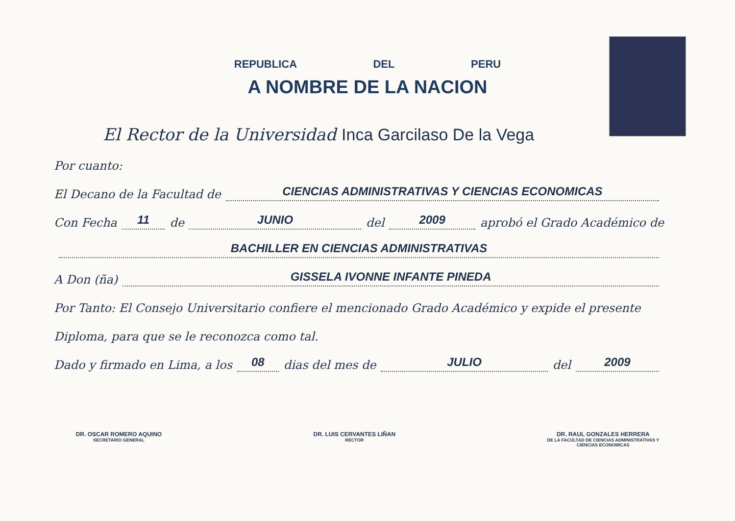REPUBLICA DEL PERU
A NOMBRE DE LA NACION
El Rector de la Universidad Inca Garcilaso De la Vega
Por cuanto:
El Decano de la Facultad de CIENCIAS ADMINISTRATIVAS Y CIENCIAS ECONOMICAS
Con Fecha 11 de JUNIO del 2009 aprobó el Grado Académico de
BACHILLER EN CIENCIAS ADMINISTRATIVAS
A Don (ña) GISSELA IVONNE INFANTE PINEDA
Por Tanto: El Consejo Universitario confiere el mencionado Grado Académico y expide el presente
Diploma, para que se le reconozca como tal.
Dado y firmado en Lima, a los 08 dias del mes de JULIO del 2009
DR. OSCAR ROMERO AQUINO
SECRETARIO GENERAL
DR. LUIS CERVANTES LIÑAN
RECTOR
DR. RAUL GONZALES HERRERA
DE LA FACULTAD DE CIENCIAS ADMINISTRATIVAS Y
CIENCIAS ECONOMICAS